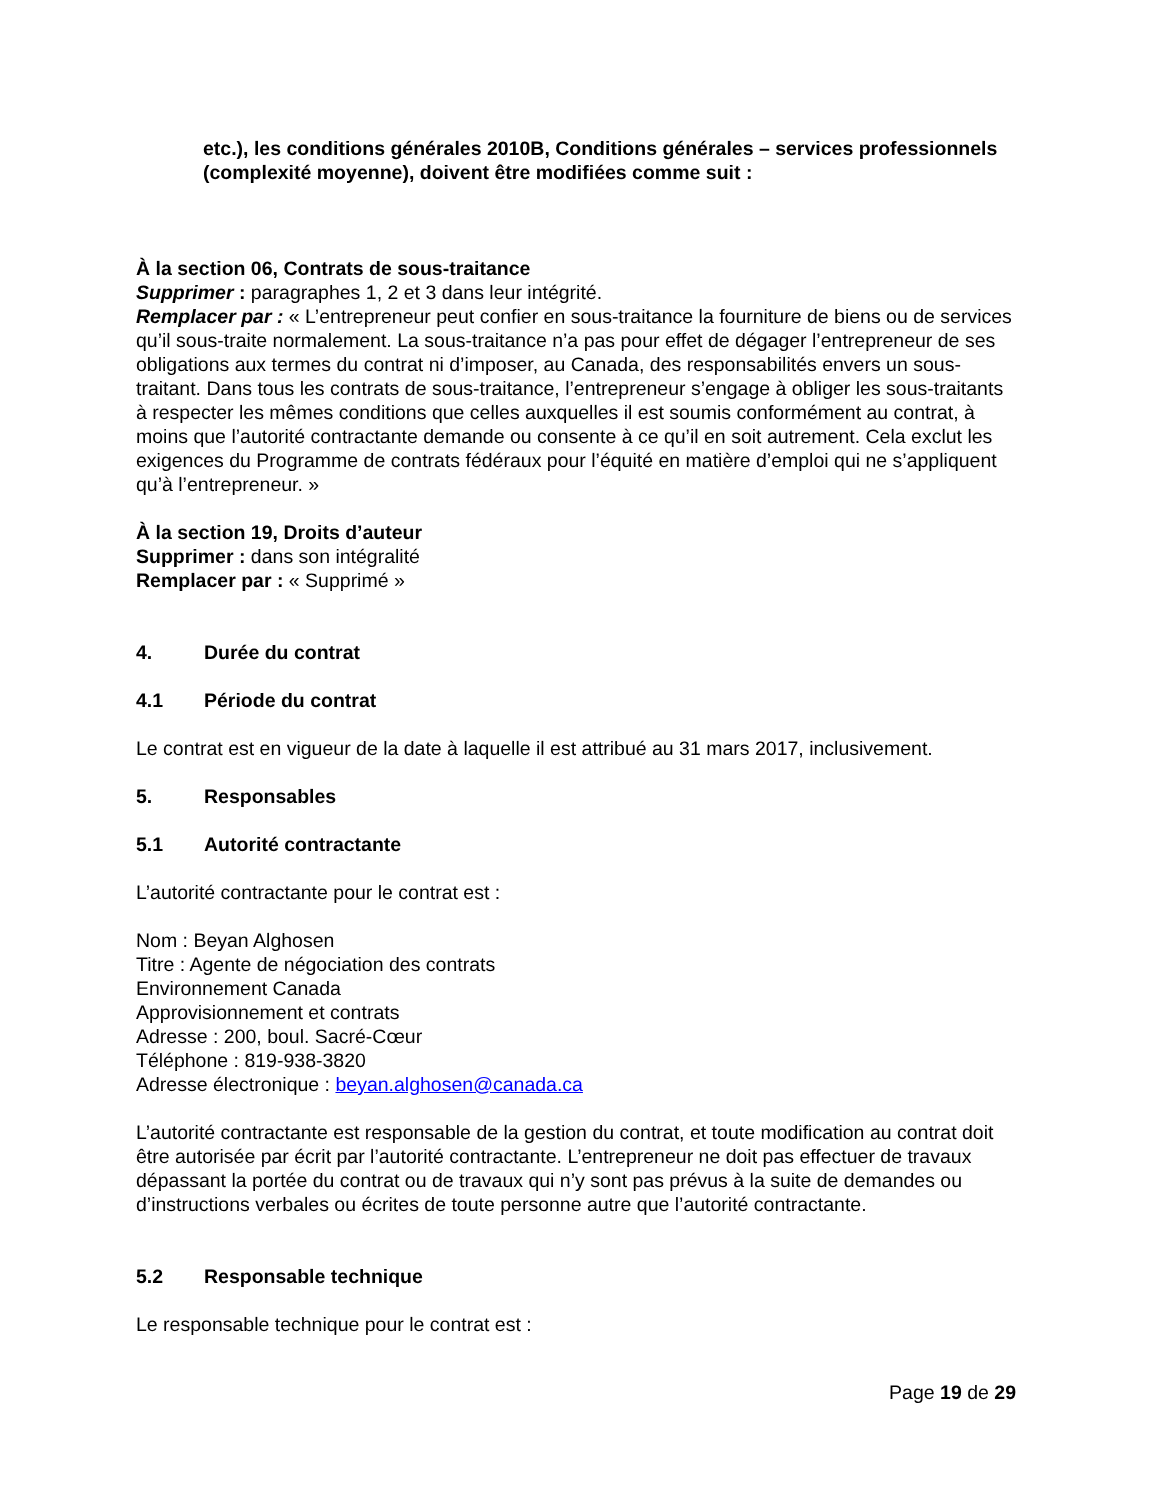etc.), les conditions générales 2010B, Conditions générales – services professionnels (complexité moyenne), doivent être modifiées comme suit :
À la section 06, Contrats de sous-traitance
Supprimer : paragraphes 1, 2 et 3 dans leur intégrité.
Remplacer par : « L’entrepreneur peut confier en sous-traitance la fourniture de biens ou de services qu’il sous-traite normalement. La sous-traitance n’a pas pour effet de dégager l’entrepreneur de ses obligations aux termes du contrat ni d’imposer, au Canada, des responsabilités envers un sous-traitant. Dans tous les contrats de sous-traitance, l’entrepreneur s’engage à obliger les sous-traitants à respecter les mêmes conditions que celles auxquelles il est soumis conformément au contrat, à moins que l’autorité contractante demande ou consente à ce qu’il en soit autrement. Cela exclut les exigences du Programme de contrats fédéraux pour l’équité en matière d’emploi qui ne s’appliquent qu’à l’entrepreneur. »
À la section 19, Droits d’auteur
Supprimer : dans son intégralité
Remplacer par : « Supprimé »
4. Durée du contrat
4.1 Période du contrat
Le contrat est en vigueur de la date à laquelle il est attribué au 31 mars 2017, inclusivement.
5. Responsables
5.1 Autorité contractante
L’autorité contractante pour le contrat est :
Nom : Beyan Alghosen
Titre : Agente de négociation des contrats
Environnement Canada
Approvisionnement et contrats
Adresse : 200, boul. Sacré-Cœur
Téléphone : 819-938-3820
Adresse électronique : beyan.alghosen@canada.ca
L’autorité contractante est responsable de la gestion du contrat, et toute modification au contrat doit être autorisée par écrit par l’autorité contractante. L’entrepreneur ne doit pas effectuer de travaux dépassant la portée du contrat ou de travaux qui n’y sont pas prévus à la suite de demandes ou d’instructions verbales ou écrites de toute personne autre que l’autorité contractante.
5.2 Responsable technique
Le responsable technique pour le contrat est :
Page 19 de 29